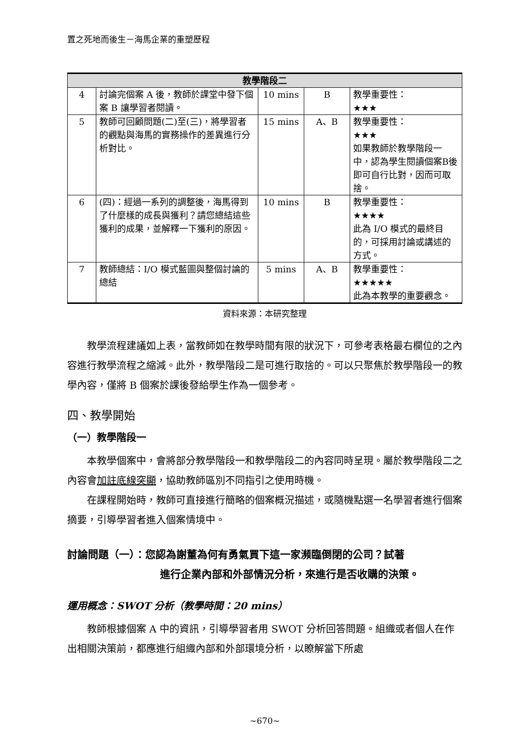置之死地而後生－海馬企業的重塑歷程
| 教學階段二 | | | | |
| --- | --- | --- | --- | --- |
| 4 | 討論完個案 A 後，教師於課堂中發下個案 B 讓學習者閱讀。 | 10 mins | B | 教學重要性： ★★★ |
| 5 | 教師可回顧問題(二)至(三)，將學習者的觀點與海馬的實務操作的差異進行分析對比。 | 15 mins | A、B | 教學重要性： ★★★ 如果教師於教學階段一中，認為學生閱讀個案B後即可自行比對，因而可取捨。 |
| 6 | (四)：經過一系列的調整後，海馬得到了什麼樣的成長與獲利？請您總結這些獲利的成果，並解釋一下獲利的原因。 | 10 mins | B | 教學重要性： ★★★★ 此為 I/O 模式的最終目的，可採用討論或講述的方式。 |
| 7 | 教師總結：I/O 模式藍圖與整個討論的總結 | 5 mins | A、B | 教學重要性： ★★★★★ 此為本教學的重要觀念。 |
資料來源：本研究整理
教學流程建議如上表，當教師如在教學時間有限的狀況下，可參考表格最右欄位的之內容進行教學流程之縮減。此外，教學階段二是可進行取捨的。可以只聚焦於教學階段一的教學內容，僅將 B 個案於課後發給學生作為一個參考。
四、教學開始
（一）教學階段一
本教學個案中，會將部分教學階段一和教學階段二的內容同時呈現。屬於教學階段二之內容會加註底線突顯，協助教師區別不同指引之使用時機。
在課程開始時，教師可直接進行簡略的個案概況描述，或隨機點選一名學習者進行個案摘要，引導學習者進入個案情境中。
討論問題（一）：您認為謝董為何有勇氣買下這一家瀕臨倒閉的公司？試著
進行企業內部和外部情況分析，來進行是否收購的決策。
運用概念：SWOT 分析（教學時間：20 mins）
教師根據個案 A 中的資訊，引導學習者用 SWOT 分析回答問題。組織或者個人在作出相關決策前，都應進行組織內部和外部環境分析，以瞭解當下所處
~670~